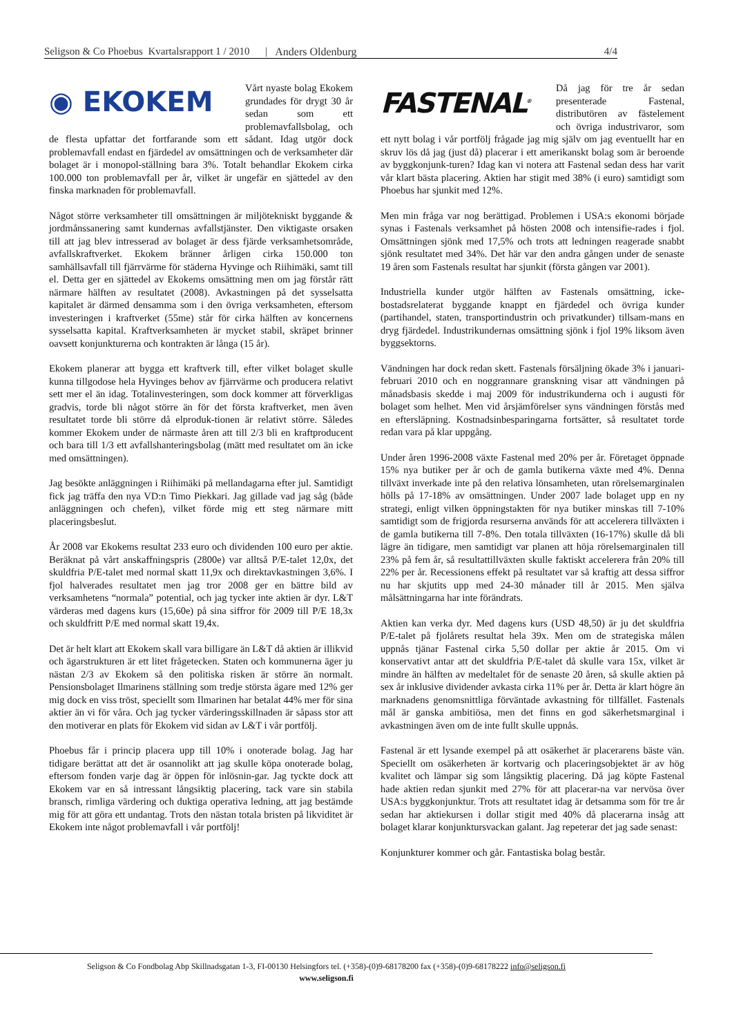Seligson & Co Phoebus Kvartalsrapport 1 / 2010 | Anders Oldenburg 4/4
◉ EKOKEM
Vårt nyaste bolag Ekokem grundades för drygt 30 år sedan som ett problemavfallsbolag, och de flesta upfattar det fortfarande som ett sådant. Idag utgör dock problemavfall endast en fjärdedel av omsättningen och de verksamheter där bolaget är i monopol-ställning bara 3%. Totalt behandlar Ekokem cirka 100.000 ton problemavfall per år, vilket är ungefär en sjättedel av den finska marknaden för problemavfall.
Något större verksamheter till omsättningen är miljötekniskt byggande & jordmånssanering samt kundernas avfallstjänster. Den viktigaste orsaken till att jag blev intresserad av bolaget är dess fjärde verksamhetsområde, avfallskraftverket. Ekokem bränner årligen cirka 150.000 ton samhällsavfall till fjärrvärme för städerna Hyvinge och Riihimäki, samt till el. Detta ger en sjättedel av Ekokems omsättning men om jag förstår rätt närmare hälften av resultatet (2008). Avkastningen på det sysselsatta kapitalet är därmed densamma som i den övriga verksamheten, eftersom investeringen i kraftverket (55me) står för cirka hälften av koncernens sysselsatta kapital. Kraftverksamheten är mycket stabil, skräpet brinner oavsett konjunkturerna och kontrakten är långa (15 år).
Ekokem planerar att bygga ett kraftverk till, efter vilket bolaget skulle kunna tillgodose hela Hyvinges behov av fjärrvärme och producera relativt sett mer el än idag. Totalinvesteringen, som dock kommer att förverkligas gradvis, torde bli något större än för det första kraftverket, men även resultatet torde bli större då elproduk-tionen är relativt större. Således kommer Ekokem under de närmaste åren att till 2/3 bli en kraftproducent och bara till 1/3 ett avfallshanteringsbolag (mätt med resultatet om än icke med omsättningen).
Jag besökte anläggningen i Riihimäki på mellandagarna efter jul. Samtidigt fick jag träffa den nya VD:n Timo Piekkari. Jag gillade vad jag såg (både anläggningen och chefen), vilket förde mig ett steg närmare mitt placeringsbeslut.
År 2008 var Ekokems resultat 233 euro och dividenden 100 euro per aktie. Beräknat på vårt anskaffningspris (2800e) var alltså P/E-talet 12,0x, det skuldfria P/E-talet med normal skatt 11,9x och direktavkastningen 3,6%. I fjol halverades resultatet men jag tror 2008 ger en bättre bild av verksamhetens “normala” potential, och jag tycker inte aktien är dyr. L&T värderas med dagens kurs (15,60e) på sina siffror för 2009 till P/E 18,3x och skuldfritt P/E med normal skatt 19,4x.
Det är helt klart att Ekokem skall vara billigare än L&T då aktien är illikvid och ägarstrukturen är ett litet frågetecken. Staten och kommunerna äger ju nästan 2/3 av Ekokem så den politiska risken är större än normalt. Pensionsbolaget Ilmarinens ställning som tredje största ägare med 12% ger mig dock en viss tröst, speciellt som Ilmarinen har betalat 44% mer för sina aktier än vi för våra. Och jag tycker värderingsskillnaden är såpass stor att den motiverar en plats för Ekokem vid sidan av L&T i vår portfölj.
Phoebus får i princip placera upp till 10% i onoterade bolag. Jag har tidigare berättat att det är osannolikt att jag skulle köpa onoterade bolag, eftersom fonden varje dag är öppen för inlösnin-gar. Jag tyckte dock att Ekokem var en så intressant långsiktig placering, tack vare sin stabila bransch, rimliga värdering och duktiga operativa ledning, att jag bestämde mig för att göra ett undantag. Trots den nästan totala bristen på likviditet är Ekokem inte något problemavfall i vår portfölj!
FASTENAL<sup>®</sup>
Då jag för tre år sedan presenterade Fastenal, distributören av fästelement och övriga industrivaror, som ett nytt bolag i vår portfölj frågade jag mig själv om jag eventuellt har en skruv lös då jag (just då) placerar i ett amerikanskt bolag som är beroende av byggkonjunk-turen? Idag kan vi notera att Fastenal sedan dess har varit vår klart bästa placering. Aktien har stigit med 38% (i euro) samtidigt som Phoebus har sjunkit med 12%.
Men min fråga var nog berättigad. Problemen i USA:s ekonomi började synas i Fastenals verksamhet på hösten 2008 och intensifie-rades i fjol. Omsättningen sjönk med 17,5% och trots att ledningen reagerade snabbt sjönk resultatet med 34%. Det här var den andra gången under de senaste 19 åren som Fastenals resultat har sjunkit (första gången var 2001).
Industriella kunder utgör hälften av Fastenals omsättning, icke-bostadsrelaterat byggande knappt en fjärdedel och övriga kunder (partihandel, staten, transportindustrin och privatkunder) tillsam-mans en dryg fjärdedel. Industrikundernas omsättning sjönk i fjol 19% liksom även byggsektorns.
Vändningen har dock redan skett. Fastenals försäljning ökade 3% i januari-februari 2010 och en noggrannare granskning visar att vändningen på månadsbasis skedde i maj 2009 för industrikunderna och i augusti för bolaget som helhet. Men vid årsjämförelser syns vändningen förstås med en eftersläpning. Kostnadsinbesparingarna fortsätter, så resultatet torde redan vara på klar uppgång.
Under åren 1996-2008 växte Fastenal med 20% per år. Företaget öppnade 15% nya butiker per år och de gamla butikerna växte med 4%. Denna tillväxt inverkade inte på den relativa lönsamheten, utan rörelsemarginalen hölls på 17-18% av omsättningen. Under 2007 lade bolaget upp en ny strategi, enligt vilken öppningstakten för nya butiker minskas till 7-10% samtidigt som de frigjorda resurserna används för att accelerera tillväxten i de gamla butikerna till 7-8%. Den totala tillväxten (16-17%) skulle då bli lägre än tidigare, men samtidigt var planen att höja rörelsemarginalen till 23% på fem år, så resultattillväxten skulle faktiskt accelerera från 20% till 22% per år. Recessionens effekt på resultatet var så kraftig att dessa siffror nu har skjutits upp med 24-30 månader till år 2015. Men själva målsättningarna har inte förändrats.
Aktien kan verka dyr. Med dagens kurs (USD 48,50) är ju det skuldfria P/E-talet på fjolårets resultat hela 39x. Men om de strategiska målen uppnås tjänar Fastenal cirka 5,50 dollar per aktie år 2015. Om vi konservativt antar att det skuldfria P/E-talet då skulle vara 15x, vilket är mindre än hälften av medeltalet för de senaste 20 åren, så skulle aktien på sex år inklusive dividender avkasta cirka 11% per år. Detta är klart högre än marknadens genomsnittliga förväntade avkastning för tillfället. Fastenals mål är ganska ambitiösa, men det finns en god säkerhetsmarginal i avkastningen även om de inte fullt skulle uppnås.
Fastenal är ett lysande exempel på att osäkerhet är placerarens bäste vän. Speciellt om osäkerheten är kortvarig och placeringsobjektet är av hög kvalitet och lämpar sig som långsiktig placering. Då jag köpte Fastenal hade aktien redan sjunkit med 27% för att placerar-na var nervösa över USA:s byggkonjunktur. Trots att resultatet idag är detsamma som för tre år sedan har aktiekursen i dollar stigit med 40% då placerarna insåg att bolaget klarar konjunktursvackan galant. Jag repeterar det jag sade senast:
Konjunkturer kommer och går. Fantastiska bolag består.
Seligson & Co Fondbolag Abp Skillnadsgatan 1-3, FI-00130 Helsingfors tel. (+358)-(0)9-68178200 fax (+358)-(0)9-68178222 info@seligson.fi
www.seligson.fi